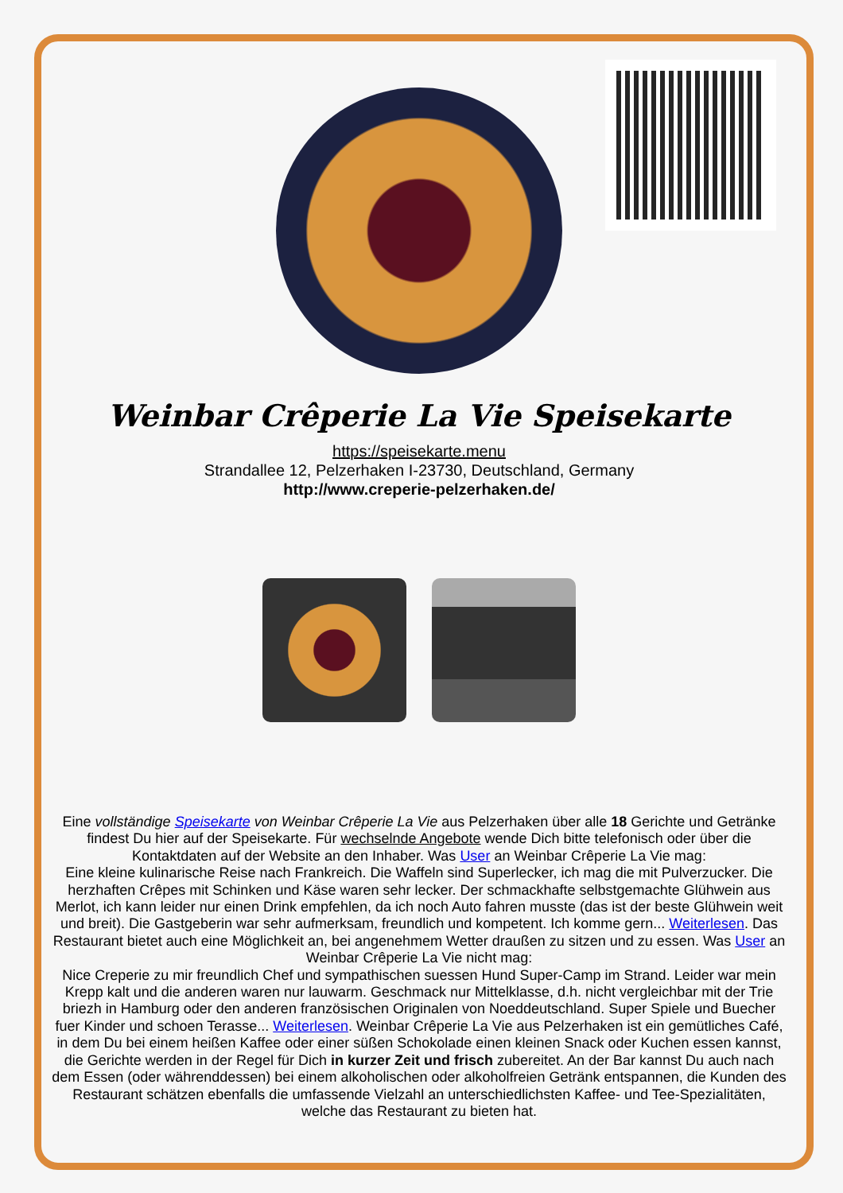Weinbar Crêperie La Vie Speisekarte
https://speisekarte.menu
Strandallee 12, Pelzerhaken I-23730, Deutschland, Germany
http://www.creperie-pelzerhaken.de/
Eine vollständige Speisekarte von Weinbar Crêperie La Vie aus Pelzerhaken über alle 18 Gerichte und Getränke findest Du hier auf der Speisekarte. Für wechselnde Angebote wende Dich bitte telefonisch oder über die Kontaktdaten auf der Website an den Inhaber. Was User an Weinbar Crêperie La Vie mag:
Eine kleine kulinarische Reise nach Frankreich. Die Waffeln sind Superlecker, ich mag die mit Pulverzucker. Die herzhaften Crêpes mit Schinken und Käse waren sehr lecker. Der schmackhafte selbstgemachte Glühwein aus Merlot, ich kann leider nur einen Drink empfehlen, da ich noch Auto fahren musste (das ist der beste Glühwein weit und breit). Die Gastgeberin war sehr aufmerksam, freundlich und kompetent. Ich komme gern... Weiterlesen. Das Restaurant bietet auch eine Möglichkeit an, bei angenehmem Wetter draußen zu sitzen und zu essen. Was User an Weinbar Crêperie La Vie nicht mag:
Nice Creperie zu mir freundlich Chef und sympathischen suessen Hund Super-Camp im Strand. Leider war mein Krepp kalt und die anderen waren nur lauwarm. Geschmack nur Mittelklasse, d.h. nicht vergleichbar mit der Trie briezh in Hamburg oder den anderen französischen Originalen von Noeddeutschland. Super Spiele und Buecher fuer Kinder und schoen Terasse... Weiterlesen. Weinbar Crêperie La Vie aus Pelzerhaken ist ein gemütliches Café, in dem Du bei einem heißen Kaffee oder einer süßen Schokolade einen kleinen Snack oder Kuchen essen kannst, die Gerichte werden in der Regel für Dich in kurzer Zeit und frisch zubereitet. An der Bar kannst Du auch nach dem Essen (oder währenddessen) bei einem alkoholischen oder alkoholfreien Getränk entspannen, die Kunden des Restaurant schätzen ebenfalls die umfassende Vielzahl an unterschiedlichsten Kaffee- und Tee-Spezialitäten, welche das Restaurant zu bieten hat.